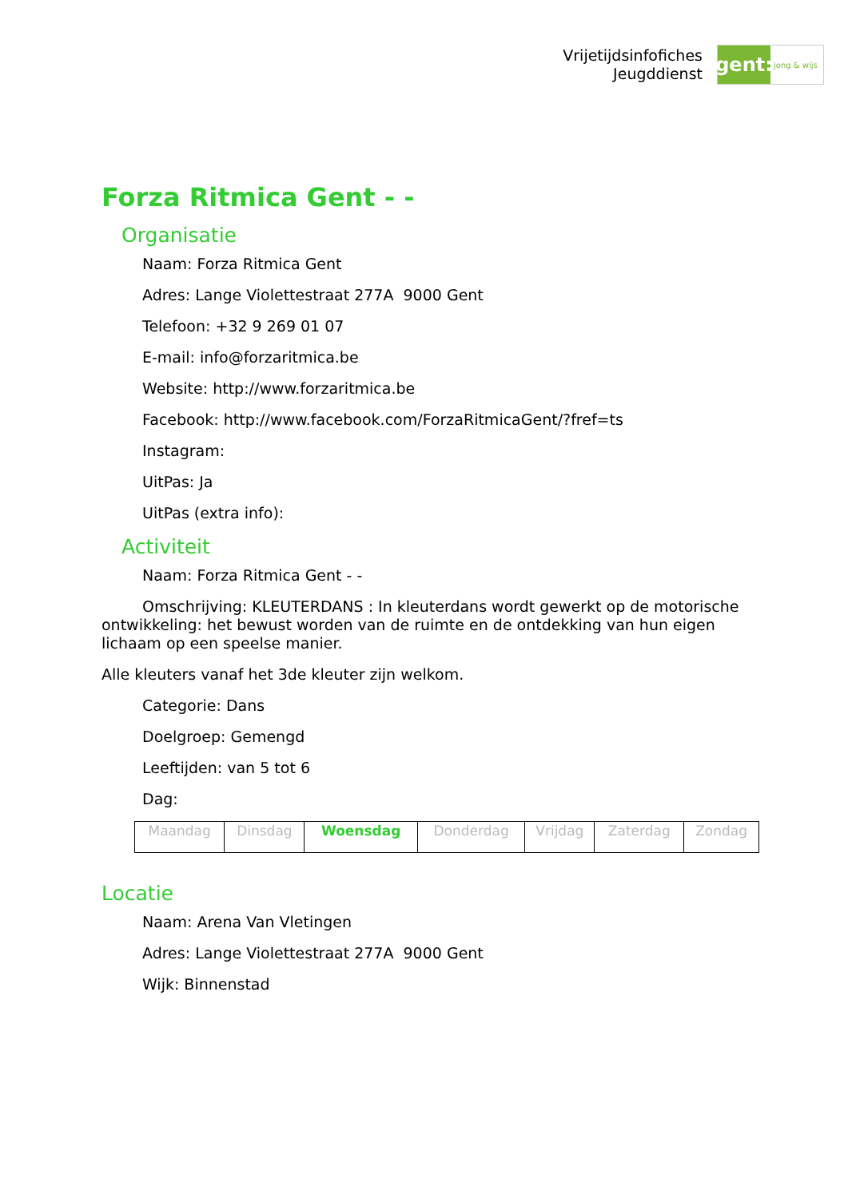Vrijetijdsinfofiches
Jeugddienst
gent:
jong & wijs
Forza Ritmica Gent - -
Organisatie
Naam: Forza Ritmica Gent
Adres: Lange Violettestraat 277A 9000 Gent
Telefoon: +32 9 269 01 07
E-mail: info@forzaritmica.be
Website: http://www.forzaritmica.be
Facebook: http://www.facebook.com/ForzaRitmicaGent/?fref=ts
Instagram:
UitPas: Ja
UitPas (extra info):
Activiteit
Naam: Forza Ritmica Gent - -
Omschrijving: KLEUTERDANS : In kleuterdans wordt gewerkt op de motorische ontwikkeling: het bewust worden van de ruimte en de ontdekking van hun eigen lichaam op een speelse manier.
Alle kleuters vanaf het 3de kleuter zijn welkom.
Categorie: Dans
Doelgroep: Gemengd
Leeftijden: van 5 tot 6
Dag:
| Maandag | Dinsdag | Woensdag | Donderdag | Vrijdag | Zaterdag | Zondag |
Locatie
Naam: Arena Van Vletingen
Adres: Lange Violettestraat 277A 9000 Gent
Wijk: Binnenstad